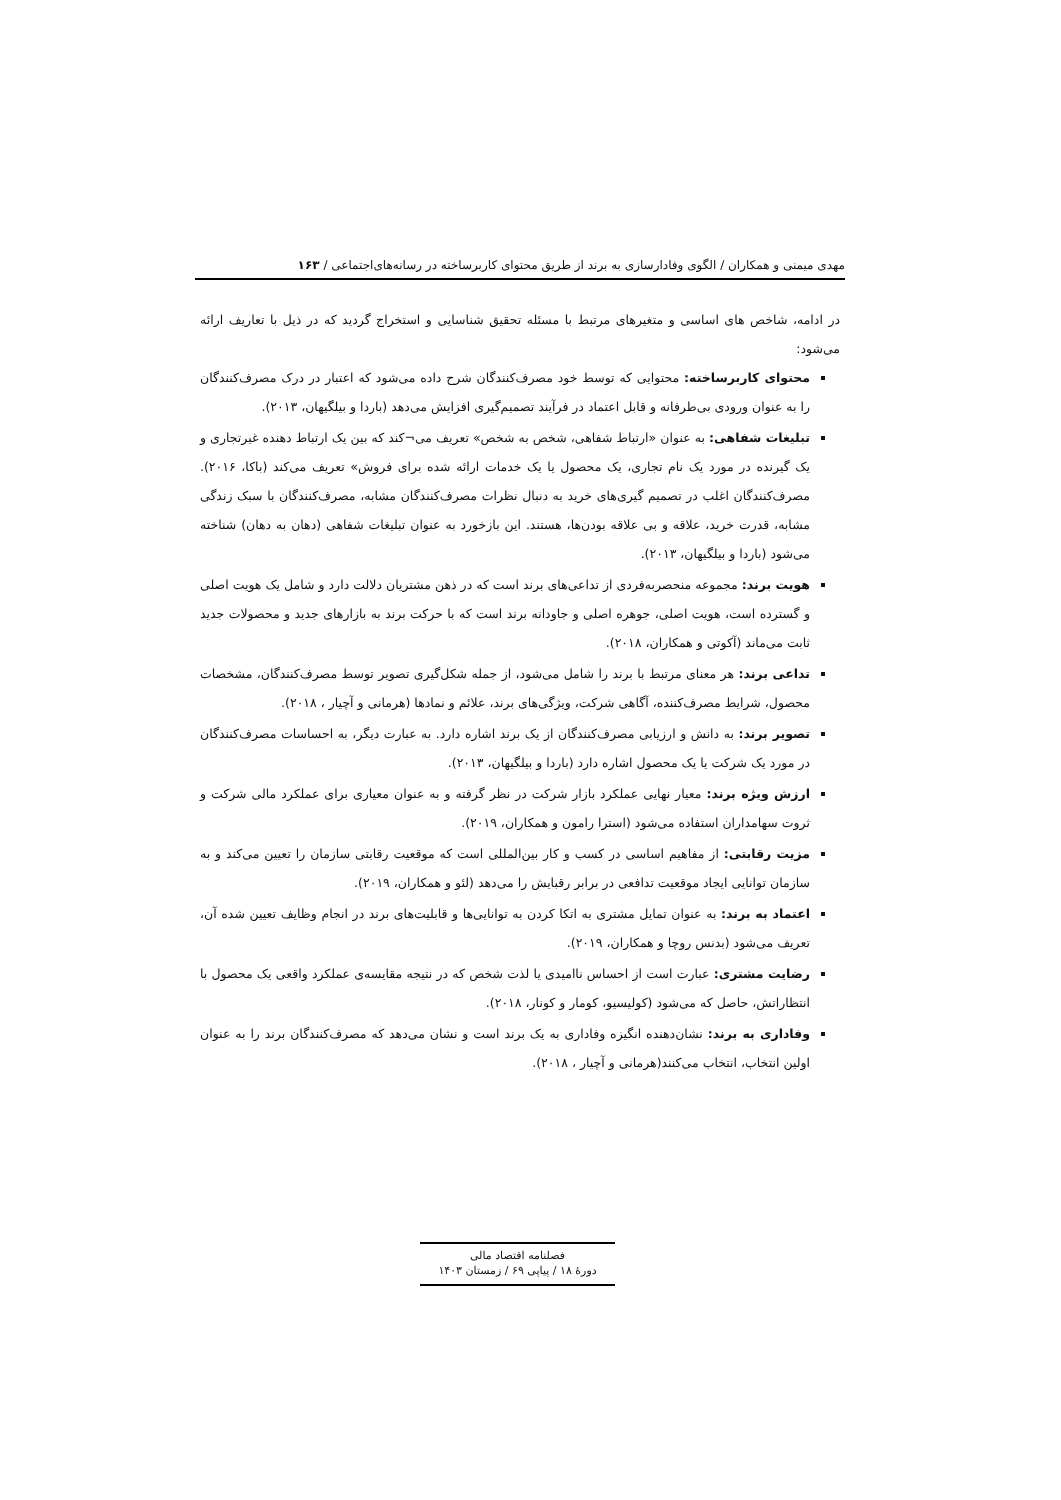مهدی میمنی و همکاران / الگوی وفادارسازی به برند از طریق محتوای کاربرساخته در رسانه‌های‌اجتماعی / ۱۶۳
در ادامه، شاخص های اساسی و متغیرهای مرتبط با مسئله تحقیق شناسایی و استخراج گردید که در ذیل با تعاریف ارائه می‌شود:
محتوای کاربرساخته: محتوایی که توسط خود مصرف‌کنندگان شرح داده می‌شود که اعتبار در درک مصرف‌کنندگان را به عنوان ورودی بی‌طرفانه و قابل اعتماد در فرآیند تصمیم‌گیری افزایش می‌دهد (باردا و بیلگیهان، ۲۰۱۳).
تبلیغات شفاهی: به عنوان «ارتباط شفاهی، شخص به شخص» تعریف می¬کند که بین یک ارتباط دهنده غیرتجاری و یک گیرنده در مورد یک نام تجاری، یک محصول یا یک خدمات ارائه شده برای فروش» تعریف می‌کند (باکا، ۲۰۱۶). مصرف‌کنندگان اغلب در تصمیم گیری‌های خرید به دنبال نظرات مصرف‌کنندگان مشابه، مصرف‌کنندگان با سبک زندگی مشابه، قدرت خرید، علاقه و بی علاقه بودن‌ها، هستند. این بازخورد به عنوان تبلیغات شفاهی (دهان به دهان) شناخته می‌شود (باردا و بیلگیهان، ۲۰۱۳).
هویت برند: مجموعه منحصربه‌فردی از تداعی‌های برند است که در ذهن مشتریان دلالت دارد و شامل یک هویت اصلی و گسترده است، هویت اصلی، جوهره اصلی و جاودانه برند است که با حرکت برند به بازارهای جدید و محصولات جدید ثابت می‌ماند (آکوتی و همکاران، ۲۰۱۸).
تداعی برند: هر معنای مرتبط با برند را شامل می‌شود، از جمله شکل‌گیری تصویر توسط مصرف‌کنندگان، مشخصات محصول، شرایط مصرف‌کننده، آگاهی شرکت، ویژگی‌های برند، علائم و نمادها (هرمانی و آچیار ، ۲۰۱۸).
تصویر برند: به دانش و ارزیابی مصرف‌کنندگان از یک برند اشاره دارد. به عبارت دیگر، به احساسات مصرف‌کنندگان در مورد یک شرکت یا یک محصول اشاره دارد (باردا و بیلگیهان، ۲۰۱۳).
ارزش ویژه برند: معیار نهایی عملکرد بازار شرکت در نظر گرفته و به عنوان معیاری برای عملکرد مالی شرکت و ثروت سهامداران استفاده می‌شود (استرا رامون و همکاران، ۲۰۱۹).
مزیت رقابتی: از مفاهیم اساسی در کسب و کار بین‌المللی است که موقعیت رقابتی سازمان را تعیین می‌کند و به سازمان توانایی ایجاد موقعیت تدافعی در برابر رقبایش را می‌دهد (لئو و همکاران، ۲۰۱۹).
اعتماد به برند: به عنوان تمایل مشتری به اتکا کردن به توانایی‌ها و قابلیت‌های برند در انجام وظایف تعیین شده آن، تعریف می‌شود (بدنس روچا و همکاران، ۲۰۱۹).
رضایت مشتری: عبارت است از احساس ناامیدی یا لذت شخص که در نتیجه مقایسه‌ی عملکرد واقعی یک محصول با انتظاراتش، حاصل که می‌شود (کولیسیو، کومار و کونار، ۲۰۱۸).
وفاداری به برند: نشان‌دهنده انگیزه وفاداری به یک برند است و نشان می‌دهد که مصرف‌کنندگان برند را به عنوان اولین انتخاب، انتخاب می‌کنند(هرمانی و آچیار ، ۲۰۱۸).
فصلنامه اقتصاد مالی
دورهٔ ۱۸ / پیاپی ۶۹ / زمستان ۱۴۰۳